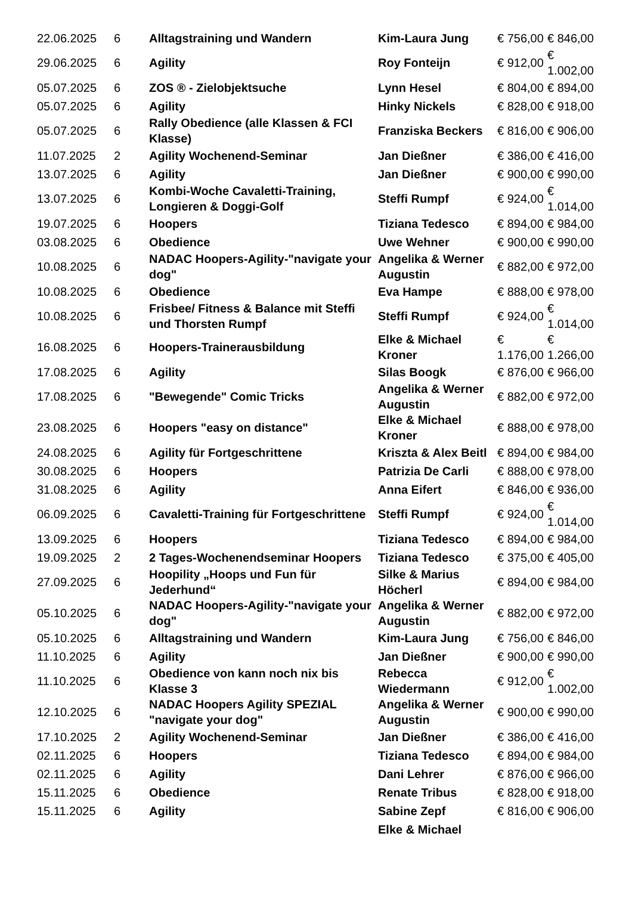| 22.06.2025 | 6 | Alltagstraining und Wandern | Kim-Laura Jung | € 756,00 | € 846,00 |
| 29.06.2025 | 6 | Agility | Roy Fonteijn | € 912,00 | € 1.002,00 |
| 05.07.2025 | 6 | ZOS ® - Zielobjektsuche | Lynn Hesel | € 804,00 | € 894,00 |
| 05.07.2025 | 6 | Agility | Hinky Nickels | € 828,00 | € 918,00 |
| 05.07.2025 | 6 | Rally Obedience (alle Klassen & FCI Klasse) | Franziska Beckers | € 816,00 | € 906,00 |
| 11.07.2025 | 2 | Agility Wochenend-Seminar | Jan Dießner | € 386,00 | € 416,00 |
| 13.07.2025 | 6 | Agility | Jan Dießner | € 900,00 | € 990,00 |
| 13.07.2025 | 6 | Kombi-Woche Cavaletti-Training, Longieren & Doggi-Golf | Steffi Rumpf | € 924,00 | € 1.014,00 |
| 19.07.2025 | 6 | Hoopers | Tiziana Tedesco | € 894,00 | € 984,00 |
| 03.08.2025 | 6 | Obedience | Uwe Wehner | € 900,00 | € 990,00 |
| 10.08.2025 | 6 | NADAC Hoopers-Agility-"navigate your dog" | Angelika & Werner Augustin | € 882,00 | € 972,00 |
| 10.08.2025 | 6 | Obedience | Eva Hampe | € 888,00 | € 978,00 |
| 10.08.2025 | 6 | Frisbee/ Fitness & Balance mit Steffi und Thorsten Rumpf | Steffi Rumpf | € 924,00 | € 1.014,00 |
| 16.08.2025 | 6 | Hoopers-Trainerausbildung | Elke & Michael Kroner | € 1.176,00 | € 1.266,00 |
| 17.08.2025 | 6 | Agility | Silas Boogk | € 876,00 | € 966,00 |
| 17.08.2025 | 6 | "Bewegende" Comic Tricks | Angelika & Werner Augustin | € 882,00 | € 972,00 |
| 23.08.2025 | 6 | Hoopers "easy on distance" | Elke & Michael Kroner | € 888,00 | € 978,00 |
| 24.08.2025 | 6 | Agility für Fortgeschrittene | Kriszta & Alex Beitl | € 894,00 | € 984,00 |
| 30.08.2025 | 6 | Hoopers | Patrizia De Carli | € 888,00 | € 978,00 |
| 31.08.2025 | 6 | Agility | Anna Eifert | € 846,00 | € 936,00 |
| 06.09.2025 | 6 | Cavaletti-Training für Fortgeschrittene | Steffi Rumpf | € 924,00 | € 1.014,00 |
| 13.09.2025 | 6 | Hoopers | Tiziana Tedesco | € 894,00 | € 984,00 |
| 19.09.2025 | 2 | 2 Tages-Wochenendseminar Hoopers | Tiziana Tedesco | € 375,00 | € 405,00 |
| 27.09.2025 | 6 | Hoopility „Hoops und Fun für Jederhund“ | Silke & Marius Höcherl | € 894,00 | € 984,00 |
| 05.10.2025 | 6 | NADAC Hoopers-Agility-"navigate your dog" | Angelika & Werner Augustin | € 882,00 | € 972,00 |
| 05.10.2025 | 6 | Alltagstraining und Wandern | Kim-Laura Jung | € 756,00 | € 846,00 |
| 11.10.2025 | 6 | Agility | Jan Dießner | € 900,00 | € 990,00 |
| 11.10.2025 | 6 | Obedience von kann noch nix bis Klasse 3 | Rebecca Wiedermann | € 912,00 | € 1.002,00 |
| 12.10.2025 | 6 | NADAC Hoopers Agility SPEZIAL "navigate your dog" | Angelika & Werner Augustin | € 900,00 | € 990,00 |
| 17.10.2025 | 2 | Agility Wochenend-Seminar | Jan Dießner | € 386,00 | € 416,00 |
| 02.11.2025 | 6 | Hoopers | Tiziana Tedesco | € 894,00 | € 984,00 |
| 02.11.2025 | 6 | Agility | Dani Lehrer | € 876,00 | € 966,00 |
| 15.11.2025 | 6 | Obedience | Renate Tribus | € 828,00 | € 918,00 |
| 15.11.2025 | 6 | Agility | Sabine Zepf | € 816,00 | € 906,00 |
| | | | Elke & Michael | | |